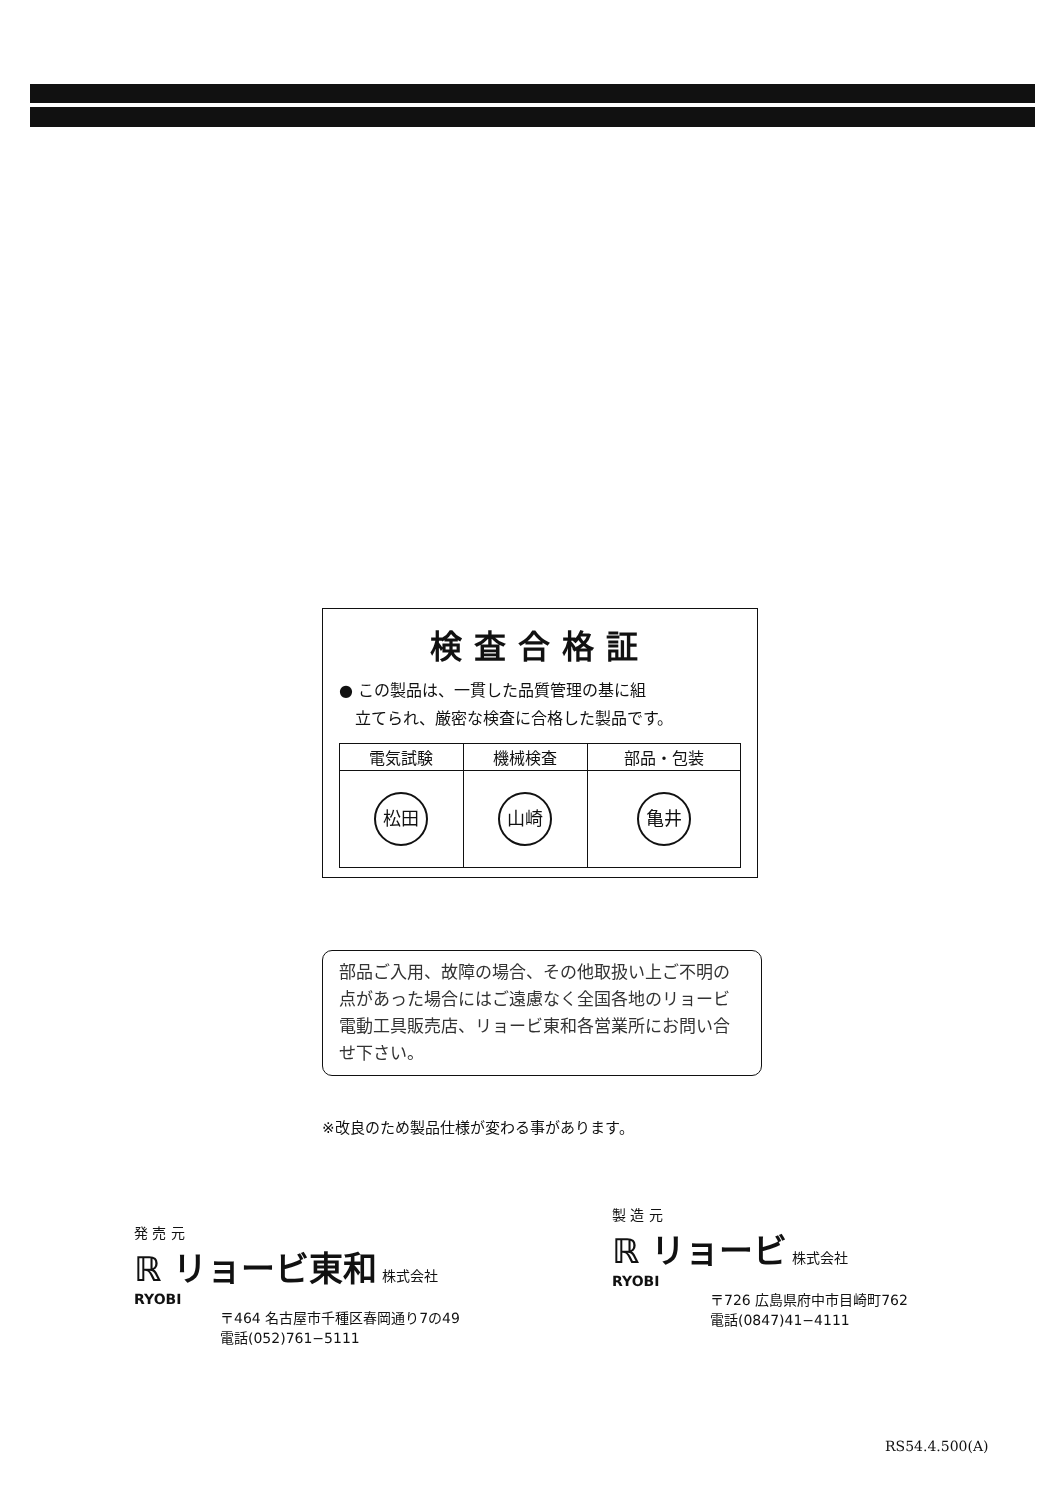検査合格証
● この製品は、一貫した品質管理の基に組
　立てられ、厳密な検査に合格した製品です。
| 電気試験 | 機械検査 | 部品・包装 |
| --- | --- | --- |
| 松田 | 山崎 | 亀井 |
部品ご入用、故障の場合、その他取扱い上ご不明の点があった場合にはご遠慮なく全国各地のリョービ電動工具販売店、リョービ東和各営業所にお問い合せ下さい。
※改良のため製品仕様が変わる事があります。
発 売 元
ℝ リョービ東和 株式会社
RYOBI
〒464 名古屋市千種区春岡通り7の49
電話(052)761−5111
製 造 元
ℝ リョービ 株式会社
RYOBI
〒726 広島県府中市目崎町762
電話(0847)41−4111
RS54.4.500(A)